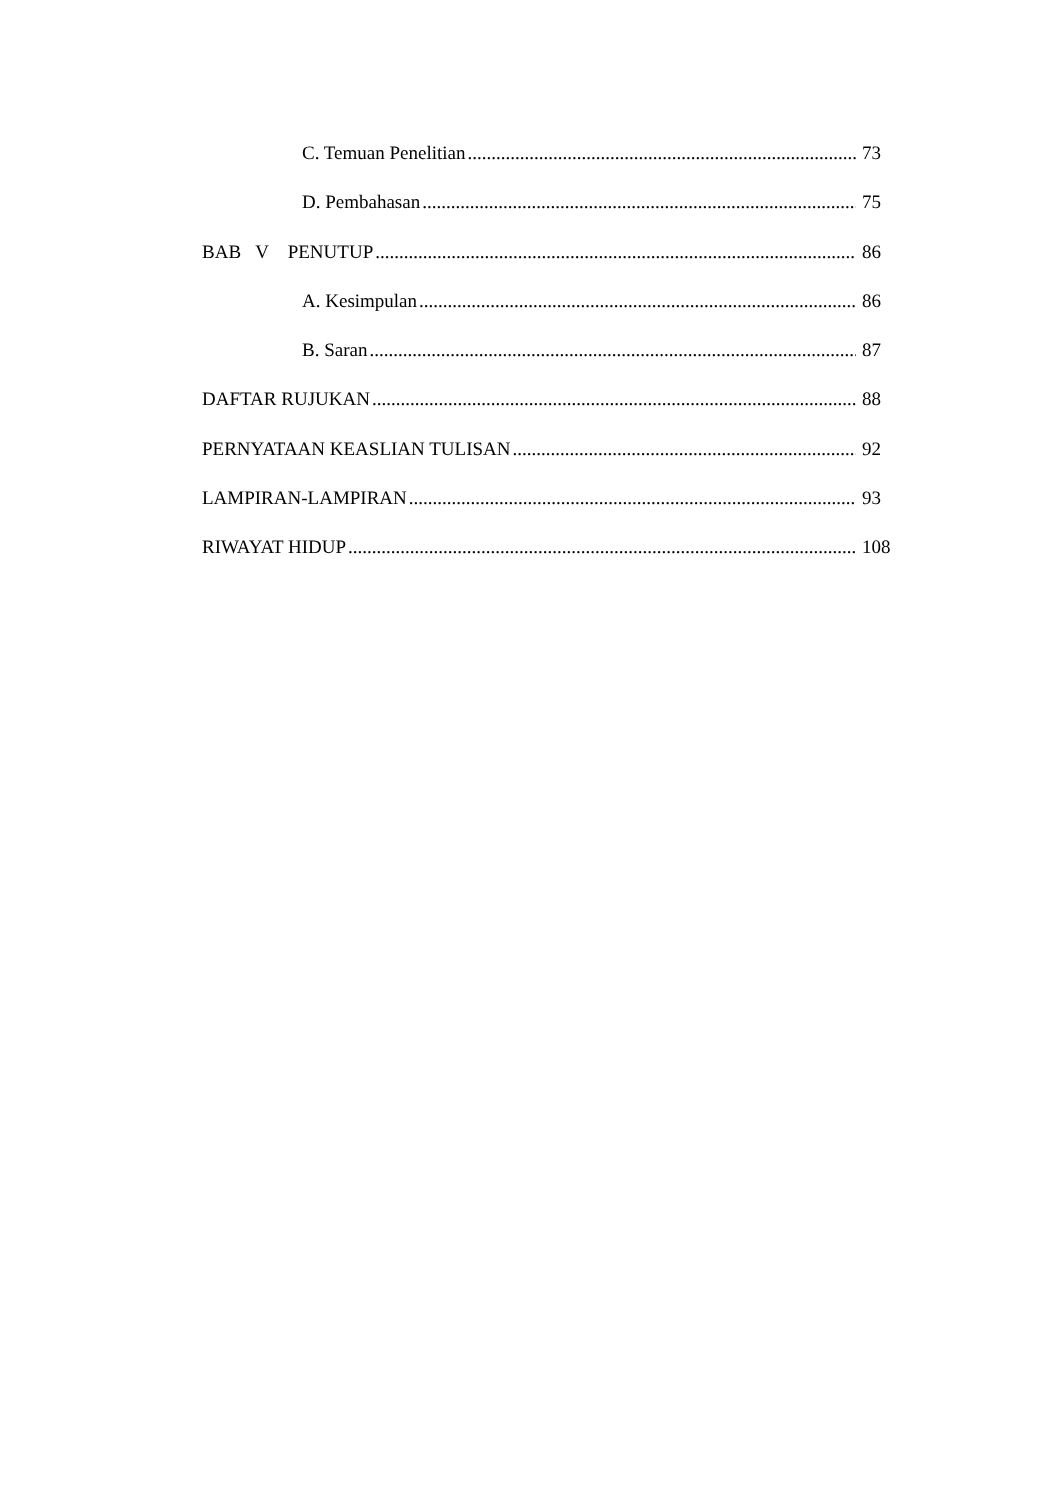C. Temuan Penelitian 73
D. Pembahasan 75
BAB V PENUTUP 86
A. Kesimpulan 86
B. Saran 87
DAFTAR RUJUKAN 88
PERNYATAAN KEASLIAN TULISAN 92
LAMPIRAN-LAMPIRAN 93
RIWAYAT HIDUP 108